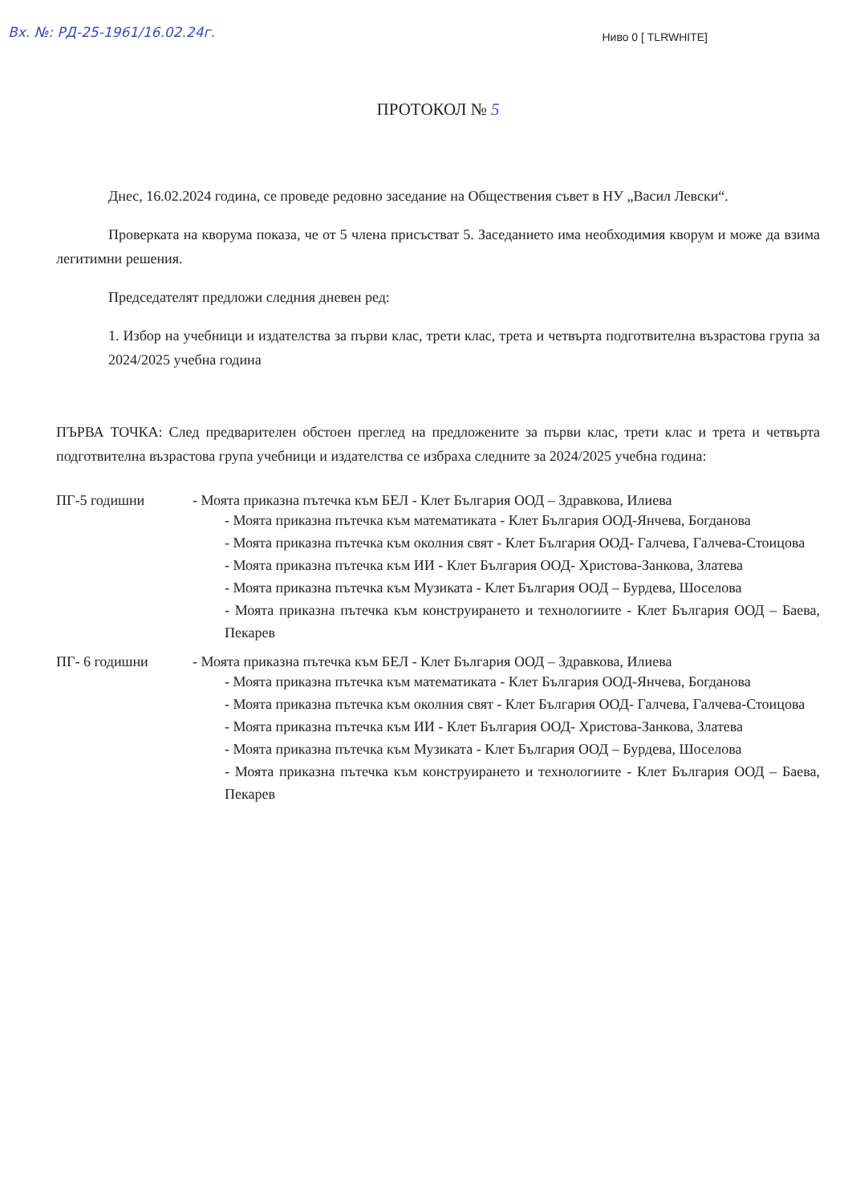Вх. №: РД-25-1961/16.02.24г.
Ниво 0 [ TLRWHITE]
ПРОТОКОЛ № 5
Днес, 16.02.2024 година, се проведе редовно заседание на Обществения съвет в НУ „Васил Левски“.
Проверката на кворума показа, че от 5 члена присъстват 5. Заседанието има необходимия кворум и може да взима легитимни решения.
Председателят предложи следния дневен ред:
1. Избор на учебници и издателства за първи клас, трети клас, трета и четвърта подготвителна възрастова група за 2024/2025 учебна година
ПЪРВА ТОЧКА: След предварителен обстоен преглед на предложените за първи клас, трети клас и трета и четвърта подготвителна възрастова група учебници и издателства се избраха следните за 2024/2025 учебна година:
ПГ-5 годишни - Моята приказна пътечка към БЕЛ - Клет България ООД – Здравкова, Илиева
- Моята приказна пътечка към математиката - Клет България ООД-Янчева, Богданова
- Моята приказна пътечка към околния свят - Клет България ООД- Галчева, Галчева-Стоицова
- Моята приказна пътечка към ИИ - Клет България ООД- Христова-Занкова, Златева
- Моята приказна пътечка към Музиката - Клет България ООД – Бурдева, Шоселова
- Моята приказна пътечка към конструирането и технологиите - Клет България ООД – Баева, Пекарев
ПГ- 6 годишни - Моята приказна пътечка към БЕЛ - Клет България ООД – Здравкова, Илиева
- Моята приказна пътечка към математиката - Клет България ООД-Янчева, Богданова
- Моята приказна пътечка към околния свят - Клет България ООД- Галчева, Галчева-Стоицова
- Моята приказна пътечка към ИИ - Клет България ООД- Христова-Занкова, Златева
- Моята приказна пътечка към Музиката - Клет България ООД – Бурдева, Шоселова
- Моята приказна пътечка към конструирането и технологиите - Клет България ООД – Баева, Пекарев